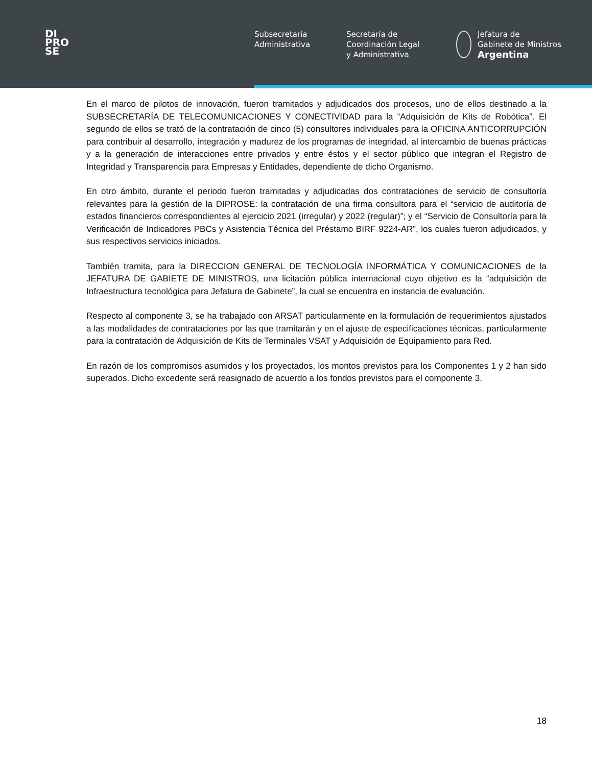DI
PRO
SE
Subsecretaría
Administrativa
Secretaría de
Coordinación Legal
y Administrativa
Jefatura de
Gabinete de Ministros
Argentina
En el marco de pilotos de innovación, fueron tramitados y adjudicados dos procesos, uno de ellos destinado a la SUBSECRETARÍA DE TELECOMUNICACIONES Y CONECTIVIDAD para la “Adquisición de Kits de Robótica”. El segundo de ellos se trató de la contratación de cinco (5) consultores individuales para la OFICINA ANTICORRUPCIÓN para contribuir al desarrollo, integración y madurez de los programas de integridad, al intercambio de buenas prácticas y a la generación de interacciones entre privados y entre éstos y el sector público que integran el Registro de Integridad y Transparencia para Empresas y Entidades, dependiente de dicho Organismo.
En otro ámbito, durante el periodo fueron tramitadas y adjudicadas dos contrataciones de servicio de consultoría relevantes para la gestión de la DIPROSE: la contratación de una firma consultora para el “servicio de auditoría de estados financieros correspondientes al ejercicio 2021 (irregular) y 2022 (regular)”; y el “Servicio de Consultoría para la Verificación de Indicadores PBCs y Asistencia Técnica del Préstamo BIRF 9224-AR”, los cuales fueron adjudicados, y sus respectivos servicios iniciados.
También tramita, para la DIRECCION GENERAL DE TECNOLOGÍA INFORMÁTICA Y COMUNICACIONES de la JEFATURA DE GABIETE DE MINISTROS, una licitación pública internacional cuyo objetivo es la “adquisición de Infraestructura tecnológica para Jefatura de Gabinete”, la cual se encuentra en instancia de evaluación.
Respecto al componente 3, se ha trabajado con ARSAT particularmente en la formulación de requerimientos ajustados a las modalidades de contrataciones por las que tramitarán y en el ajuste de especificaciones técnicas, particularmente para la contratación de Adquisición de Kits de Terminales VSAT y Adquisición de Equipamiento para Red.
En razón de los compromisos asumidos y los proyectados, los montos previstos para los Componentes 1 y 2 han sido superados. Dicho excedente será reasignado de acuerdo a los fondos previstos para el componente 3.
18